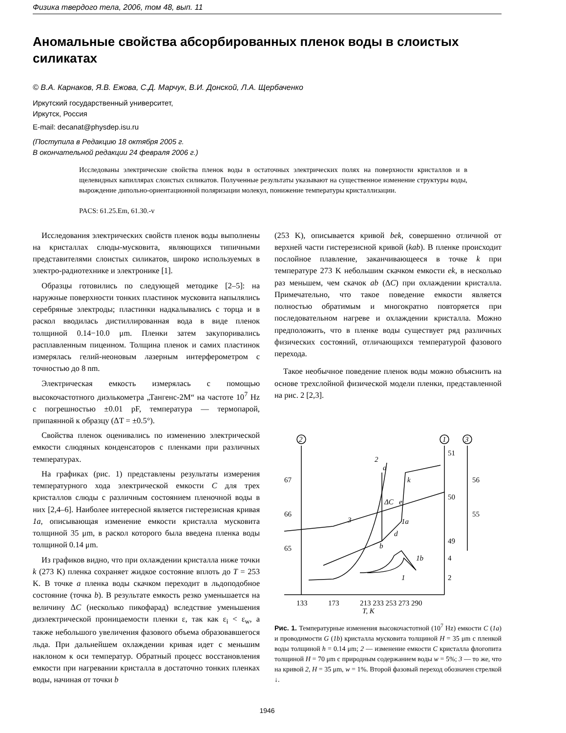Физика твердого тела, 2006, том 48, вып. 11
Аномальные свойства абсорбированных пленок воды в слоистых силикатах
© В.А. Карнаков, Я.В. Ежова, С.Д. Марчук, В.И. Донской, Л.А. Щербаченко
Иркутский государственный университет,
Иркутск, Россия
E-mail: decanat@physdep.isu.ru
(Поступила в Редакцию 18 октября 2005 г.
В окончательной редакции 24 февраля 2006 г.)
Исследованы электрические свойства пленок воды в остаточных электрических полях на поверхности кристаллов и в щелевидных капиллярах слоистых силикатов. Полученные результаты указывают на существенное изменение структуры воды, вырождение дипольно-ориентационной поляризации молекул, понижение температуры кристаллизации.
PACS: 61.25.Em, 61.30.-v
Исследования электрических свойств пленок воды выполнены на кристаллах слюды-мусковита, являющихся типичными представителями слоистых силикатов, широко используемых в электро-радиотехнике и электронике [1].
Образцы готовились по следующей методике [2–5]: на наружные поверхности тонких пластинок мусковита напылялись серебряные электроды; пластинки надкалывались с торца и в раскол вводилась дистиллированная вода в виде пленок толщиной 0.14−10.0 μm. Пленки затем закупоривались расплавленным пицеином. Толщина пленок и самих пластинок измерялась гелий-неоновым лазерным интерферометром с точностью до 8 nm.
Электрическая емкость измерялась с помощью высокочастотного диэлькометра „Тангенс-2М“ на частоте 10<sup>7</sup> Hz с погрешностью ±0.01 pF, температура — термопарой, припаянной к образцу (ΔT = ±0.5°).
Свойства пленок оценивались по изменению электрической емкости слюдяных конденсаторов с пленками при различных температурах.
На графиках (рис. 1) представлены результаты измерения температурного хода электрической емкости C для трех кристаллов слюды с различным состоянием пленочной воды в них [2,4–6]. Наиболее интересной является гистерезисная кривая 1a, описывающая изменение емкости кристалла мусковита толщиной 35 μm, в раскол которого была введена пленка воды толщиной 0.14 μm.
Из графиков видно, что при охлаждении кристалла ниже точки k (273 K) пленка сохраняет жидкое состояние вплоть до T = 253 K. В точке a пленка воды скачком переходит в льдоподобное состояние (точка b). В результате емкость резко уменьшается на величину ΔC (несколько пикофарад) вследствие уменьшения диэлектрической проницаемости пленки ε, так как ε<sub>i</sub> < ε<sub>w</sub>, а также небольшого увеличения фазового объема образовавшегося льда. При дальнейшем охлаждении кривая идет с меньшим наклоном к оси температур. Обратный процесс восстановления емкости при нагревании кристалла в достаточно тонких пленках воды, начиная от точки b
(253 K), описывается кривой bek, совершенно отличной от верхней части гистерезисной кривой (kab). В пленке происходит послойное плавление, заканчивающееся в точке k при температуре 273 K небольшим скачком емкости ek, в несколько раз меньшем, чем скачок ab (ΔC) при охлаждении кристалла. Примечательно, что такое поведение емкости является полностью обратимым и многократно повторяется при последовательном нагреве и охлаждении кристалла. Можно предположить, что в пленке воды существует ряд различных физических состояний, отличающихся температурой фазового перехода.
Такое необычное поведение пленок воды можно объяснить на основе трехслойной физической модели пленки, представленной на рис. 2 [2,3].
2
1
3
2
a
k
ΔC
e
1a
d
b
3
1b
1
67
66
65
51
50
49
56
55
4
2
133
173
213 233 253 273 290
T, K
Рис. 1. Температурные изменения высокочастотной (10<sup>7</sup> Hz) емкости C (1a) и проводимости G (1b) кристалла мусковита толщиной H = 35 μm с пленкой воды толщиной h = 0.14 μm; 2 — изменение емкости C кристалла флогопита толщиной H = 70 μm с природным содержанием воды w = 5%; 3 — то же, что на кривой 2, H = 35 μm, w = 1%. Второй фазовый переход обозначен стрелкой ↓.
1946